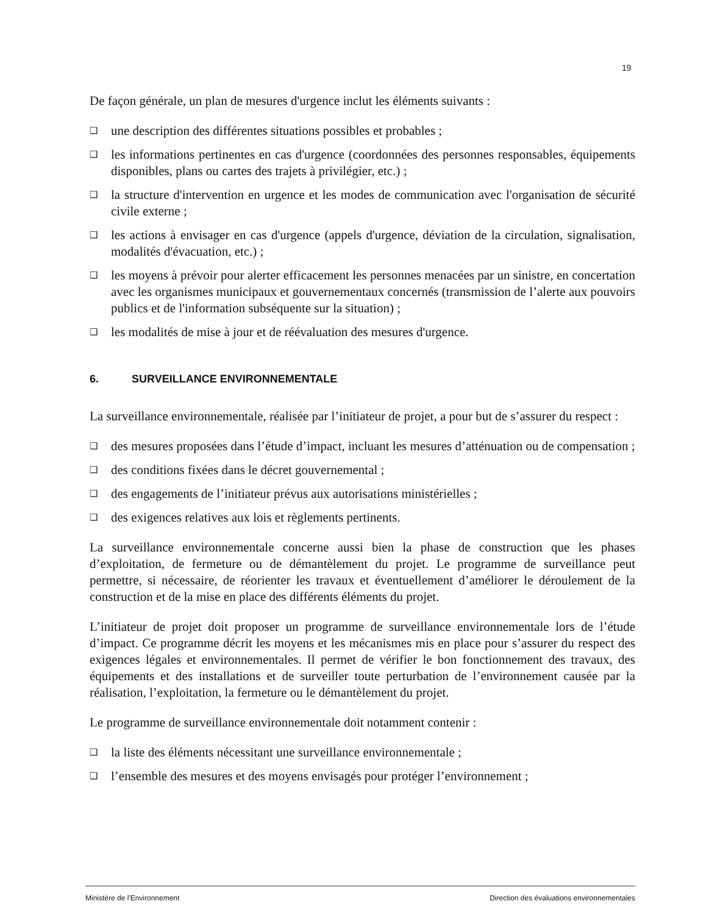19
De façon générale, un plan de mesures d'urgence inclut les éléments suivants :
❑ une description des différentes situations possibles et probables ;
❑ les informations pertinentes en cas d'urgence (coordonnées des personnes responsables, équipements disponibles, plans ou cartes des trajets à privilégier, etc.) ;
❑ la structure d'intervention en urgence et les modes de communication avec l'organisation de sécurité civile externe ;
❑ les actions à envisager en cas d'urgence (appels d'urgence, déviation de la circulation, signalisation, modalités d'évacuation, etc.) ;
❑ les moyens à prévoir pour alerter efficacement les personnes menacées par un sinistre, en concertation avec les organismes municipaux et gouvernementaux concernés (transmission de l’alerte aux pouvoirs publics et de l'information subséquente sur la situation) ;
❑ les modalités de mise à jour et de réévaluation des mesures d'urgence.
6. SURVEILLANCE ENVIRONNEMENTALE
La surveillance environnementale, réalisée par l’initiateur de projet, a pour but de s’assurer du respect :
❑ des mesures proposées dans l’étude d’impact, incluant les mesures d’atténuation ou de compensation ;
❑ des conditions fixées dans le décret gouvernemental ;
❑ des engagements de l’initiateur prévus aux autorisations ministérielles ;
❑ des exigences relatives aux lois et règlements pertinents.
La surveillance environnementale concerne aussi bien la phase de construction que les phases d’exploitation, de fermeture ou de démantèlement du projet. Le programme de surveillance peut permettre, si nécessaire, de réorienter les travaux et éventuellement d’améliorer le déroulement de la construction et de la mise en place des différents éléments du projet.
L’initiateur de projet doit proposer un programme de surveillance environnementale lors de l’étude d’impact. Ce programme décrit les moyens et les mécanismes mis en place pour s’assurer du respect des exigences légales et environnementales. Il permet de vérifier le bon fonctionnement des travaux, des équipements et des installations et de surveiller toute perturbation de l’environnement causée par la réalisation, l’exploitation, la fermeture ou le démantèlement du projet.
Le programme de surveillance environnementale doit notamment contenir :
❑ la liste des éléments nécessitant une surveillance environnementale ;
❑ l’ensemble des mesures et des moyens envisagés pour protéger l’environnement ;
Ministère de l'Environnement Direction des évaluations environnementales